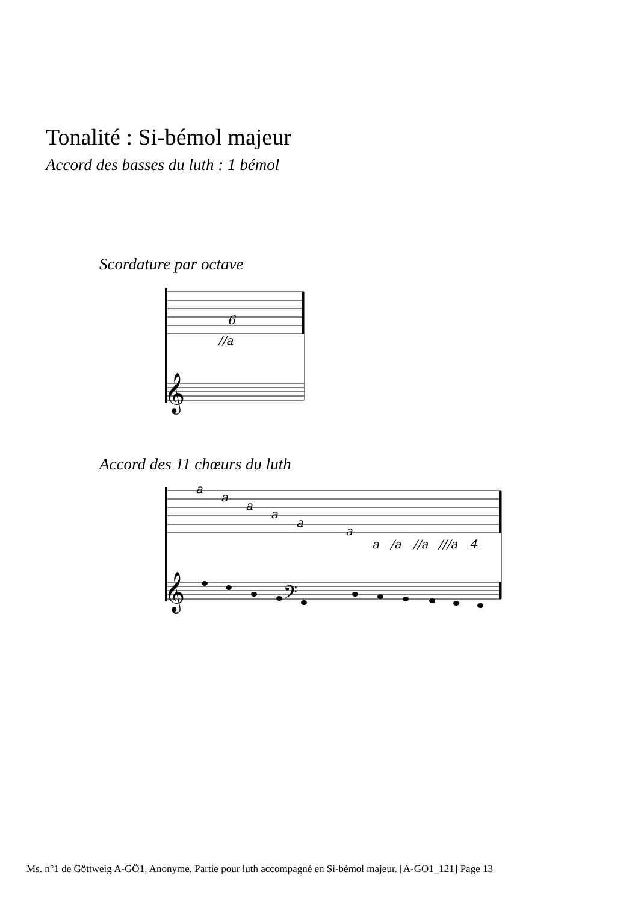6
//a
a
a
a
a
a
a
a
/a
//a
///a
4
𝄞
𝄞
𝄢
Tonalité : Si-bémol majeur
Accord des basses du luth : 1 bémol
Scordature par octave
Accord des 11 chœurs du luth
Ms. n°1 de Göttweig A-GÖ1, Anonyme, Partie pour luth accompagné en Si-bémol majeur. [A-GO1_121] Page 13